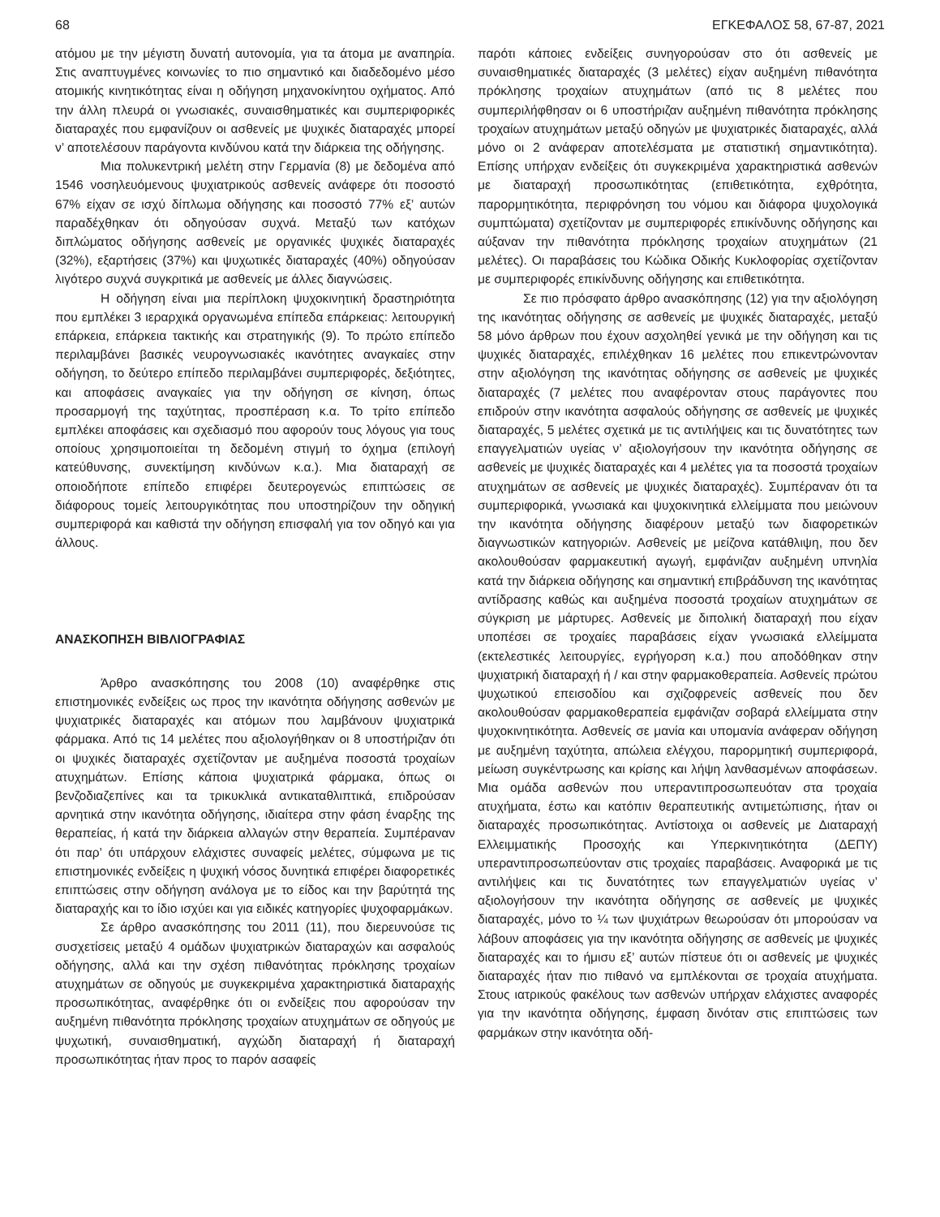68 ΕΓΚΕΦΑΛΟΣ 58, 67-87, 2021
ατόμου με την μέγιστη δυνατή αυτονομία, για τα άτομα με αναπηρία. Στις αναπτυγμένες κοινωνίες το πιο σημαντικό και διαδεδομένο μέσο ατομικής κινητικότητας είναι η οδήγηση μηχανοκίνητου οχήματος. Από την άλλη πλευρά οι γνωσιακές, συναισθηματικές και συμπεριφορικές διαταραχές που εμφανίζουν οι ασθενείς με ψυχικές διαταραχές μπορεί ν’ αποτελέσουν παράγοντα κινδύνου κατά την διάρκεια της οδήγησης.
Μια πολυκεντρική μελέτη στην Γερμανία (8) με δεδομένα από 1546 νοσηλευόμενους ψυχιατρικούς ασθενείς ανάφερε ότι ποσοστό 67% είχαν σε ισχύ δίπλωμα οδήγησης και ποσοστό 77% εξ’ αυτών παραδέχθηκαν ότι οδηγούσαν συχνά. Μεταξύ των κατόχων διπλώματος οδήγησης ασθενείς με οργανικές ψυχικές διαταραχές (32%), εξαρτήσεις (37%) και ψυχωτικές διαταραχές (40%) οδηγούσαν λιγότερο συχνά συγκριτικά με ασθενείς με άλλες διαγνώσεις.
Η οδήγηση είναι μια περίπλοκη ψυχοκινητική δραστηριότητα που εμπλέκει 3 ιεραρχικά οργανωμένα επίπεδα επάρκειας: λειτουργική επάρκεια, επάρκεια τακτικής και στρατηγικής (9). Το πρώτο επίπεδο περιλαμβάνει βασικές νευρογνωσιακές ικανότητες αναγκαίες στην οδήγηση, το δεύτερο επίπεδο περιλαμβάνει συμπεριφορές, δεξιότητες, και αποφάσεις αναγκαίες για την οδήγηση σε κίνηση, όπως προσαρμογή της ταχύτητας, προσπέραση κ.α. Το τρίτο επίπεδο εμπλέκει αποφάσεις και σχεδιασμό που αφορούν τους λόγους για τους οποίους χρησιμοποιείται τη δεδομένη στιγμή το όχημα (επιλογή κατεύθυνσης, συνεκτίμηση κινδύνων κ.α.). Μια διαταραχή σε οποιοδήποτε επίπεδο επιφέρει δευτερογενώς επιπτώσεις σε διάφορους τομείς λειτουργικότητας που υποστηρίζουν την οδηγική συμπεριφορά και καθιστά την οδήγηση επισφαλή για τον οδηγό και για άλλους.
ΑΝΑΣΚΟΠΗΣΗ ΒΙΒΛΙΟΓΡΑΦΙΑΣ
Άρθρο ανασκόπησης του 2008 (10) αναφέρθηκε στις επιστημονικές ενδείξεις ως προς την ικανότητα οδήγησης ασθενών με ψυχιατρικές διαταραχές και ατόμων που λαμβάνουν ψυχιατρικά φάρμακα. Από τις 14 μελέτες που αξιολογήθηκαν οι 8 υποστήριζαν ότι οι ψυχικές διαταραχές σχετίζονταν με αυξημένα ποσοστά τροχαίων ατυχημάτων. Επίσης κάποια ψυχιατρικά φάρμακα, όπως οι βενζοδιαζεπίνες και τα τρικυκλικά αντικαταθλιπτικά, επιδρούσαν αρνητικά στην ικανότητα οδήγησης, ιδιαίτερα στην φάση έναρξης της θεραπείας, ή κατά την διάρκεια αλλαγών στην θεραπεία. Συμπέραναν ότι παρ’ ότι υπάρχουν ελάχιστες συναφείς μελέτες, σύμφωνα με τις επιστημονικές ενδείξεις η ψυχική νόσος δυνητικά επιφέρει διαφορετικές επιπτώσεις στην οδήγηση ανάλογα με το είδος και την βαρύτητά της διαταραχής και το ίδιο ισχύει και για ειδικές κατηγορίες ψυχοφαρμάκων.
Σε άρθρο ανασκόπησης του 2011 (11), που διερευνούσε τις συσχετίσεις μεταξύ 4 ομάδων ψυχιατρικών διαταραχών και ασφαλούς οδήγησης, αλλά και την σχέση πιθανότητας πρόκλησης τροχαίων ατυχημάτων σε οδηγούς με συγκεκριμένα χαρακτηριστικά διαταραχής προσωπικότητας, αναφέρθηκε ότι οι ενδείξεις που αφορούσαν την αυξημένη πιθανότητα πρόκλησης τροχαίων ατυχημάτων σε οδηγούς με ψυχωτική, συναισθηματική, αγχώδη διαταραχή ή διαταραχή προσωπικότητας ήταν προς το παρόν ασαφείς
παρότι κάποιες ενδείξεις συνηγορούσαν στο ότι ασθενείς με συναισθηματικές διαταραχές (3 μελέτες) είχαν αυξημένη πιθανότητα πρόκλησης τροχαίων ατυχημάτων (από τις 8 μελέτες που συμπεριλήφθησαν οι 6 υποστήριζαν αυξημένη πιθανότητα πρόκλησης τροχαίων ατυχημάτων μεταξύ οδηγών με ψυχιατρικές διαταραχές, αλλά μόνο οι 2 ανάφεραν αποτελέσματα με στατιστική σημαντικότητα). Επίσης υπήρχαν ενδείξεις ότι συγκεκριμένα χαρακτηριστικά ασθενών με διαταραχή προσωπικότητας (επιθετικότητα, εχθρότητα, παρορμητικότητα, περιφρόνηση του νόμου και διάφορα ψυχολογικά συμπτώματα) σχετίζονταν με συμπεριφορές επικίνδυνης οδήγησης και αύξαναν την πιθανότητα πρόκλησης τροχαίων ατυχημάτων (21 μελέτες). Οι παραβάσεις του Κώδικα Οδικής Κυκλοφορίας σχετίζονταν με συμπεριφορές επικίνδυνης οδήγησης και επιθετικότητα.
Σε πιο πρόσφατο άρθρο ανασκόπησης (12) για την αξιολόγηση της ικανότητας οδήγησης σε ασθενείς με ψυχικές διαταραχές, μεταξύ 58 μόνο άρθρων που έχουν ασχοληθεί γενικά με την οδήγηση και τις ψυχικές διαταραχές, επιλέχθηκαν 16 μελέτες που επικεντρώνονταν στην αξιολόγηση της ικανότητας οδήγησης σε ασθενείς με ψυχικές διαταραχές (7 μελέτες που αναφέρονταν στους παράγοντες που επιδρούν στην ικανότητα ασφαλούς οδήγησης σε ασθενείς με ψυχικές διαταραχές, 5 μελέτες σχετικά με τις αντιλήψεις και τις δυνατότητες των επαγγελματιών υγείας ν’ αξιολογήσουν την ικανότητα οδήγησης σε ασθενείς με ψυχικές διαταραχές και 4 μελέτες για τα ποσοστά τροχαίων ατυχημάτων σε ασθενείς με ψυχικές διαταραχές). Συμπέραναν ότι τα συμπεριφορικά, γνωσιακά και ψυχοκινητικά ελλείμματα που μειώνουν την ικανότητα οδήγησης διαφέρουν μεταξύ των διαφορετικών διαγνωστικών κατηγοριών. Ασθενείς με μείζονα κατάθλιψη, που δεν ακολουθούσαν φαρμακευτική αγωγή, εμφάνιζαν αυξημένη υπνηλία κατά την διάρκεια οδήγησης και σημαντική επιβράδυνση της ικανότητας αντίδρασης καθώς και αυξημένα ποσοστά τροχαίων ατυχημάτων σε σύγκριση με μάρτυρες. Ασθενείς με διπολική διαταραχή που είχαν υποπέσει σε τροχαίες παραβάσεις είχαν γνωσιακά ελλείμματα (εκτελεστικές λειτουργίες, εγρήγορση κ.α.) που αποδόθηκαν στην ψυχιατρική διαταραχή ή / και στην φαρμακοθεραπεία. Ασθενείς πρώτου ψυχωτικού επεισοδίου και σχιζοφρενείς ασθενείς που δεν ακολουθούσαν φαρμακοθεραπεία εμφάνιζαν σοβαρά ελλείμματα στην ψυχοκινητικότητα. Ασθενείς σε μανία και υπομανία ανάφεραν οδήγηση με αυξημένη ταχύτητα, απώλεια ελέγχου, παρορμητική συμπεριφορά, μείωση συγκέντρωσης και κρίσης και λήψη λανθασμένων αποφάσεων. Μια ομάδα ασθενών που υπεραντιπροσωπευόταν στα τροχαία ατυχήματα, έστω και κατόπιν θεραπευτικής αντιμετώπισης, ήταν οι διαταραχές προσωπικότητας. Αντίστοιχα οι ασθενείς με Διαταραχή Ελλειμματικής Προσοχής και Υπερκινητικότητα (ΔΕΠΥ) υπεραντιπροσωπεύονταν στις τροχαίες παραβάσεις. Αναφορικά με τις αντιλήψεις και τις δυνατότητες των επαγγελματιών υγείας ν’ αξιολογήσουν την ικανότητα οδήγησης σε ασθενείς με ψυχικές διαταραχές, μόνο το ¼ των ψυχιάτρων θεωρούσαν ότι μπορούσαν να λάβουν αποφάσεις για την ικανότητα οδήγησης σε ασθενείς με ψυχικές διαταραχές και το ήμισυ εξ’ αυτών πίστευε ότι οι ασθενείς με ψυχικές διαταραχές ήταν πιο πιθανό να εμπλέκονται σε τροχαία ατυχήματα. Στους ιατρικούς φακέλους των ασθενών υπήρχαν ελάχιστες αναφορές για την ικανότητα οδήγησης, έμφαση δινόταν στις επιπτώσεις των φαρμάκων στην ικανότητα οδή-